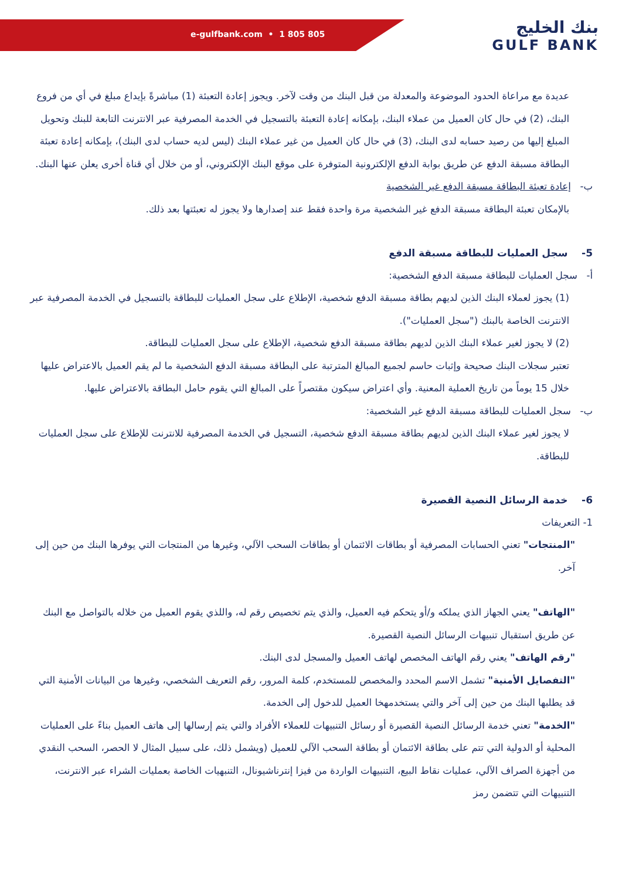e-gulfbank.com • 1 805 805
بنك الخليج
GULF BANK
عديدة مع مراعاة الحدود الموضوعة والمعدلة من قبل البنك من وقت لآخر. ويجوز إعادة التعبئة (1) مباشرةً بإيداع مبلغ في أي من فروع البنك، (2) في حال كان العميل من عملاء البنك، بإمكانه إعادة التعبئة بالتسجيل في الخدمة المصرفية عبر الانترنت التابعة للبنك وتحويل المبلغ إليها من رصيد حسابه لدى البنك، (3) في حال كان العميل من غير عملاء البنك (ليس لديه حساب لدى البنك)، بإمكانه إعادة تعبئة البطاقة مسبقة الدفع عن طريق بوابة الدفع الإلكترونية المتوفرة على موقع البنك الإلكتروني، أو من خلال أي قناة أخرى يعلن عنها البنك.
ب- إعادة تعبئة البطاقة مسبقة الدفع غير الشخصية
بالإمكان تعبئة البطاقة مسبقة الدفع غير الشخصية مرة واحدة فقط عند إصدارها ولا يجوز له تعبئتها بعد ذلك.
5- سجل العمليات للبطاقة مسبقة الدفع
أ- سجل العمليات للبطاقة مسبقة الدفع الشخصية:
(1) يجوز لعملاء البنك الذين لديهم بطاقة مسبقة الدفع شخصية، الإطلاع على سجل العمليات للبطاقة بالتسجيل في الخدمة المصرفية عبر الانترنت الخاصة بالبنك ("سجل العمليات").
(2) لا يجوز لغير عملاء البنك الذين لديهم بطاقة مسبقة الدفع شخصية، الإطلاع على سجل العمليات للبطاقة.
تعتبر سجلات البنك صحيحة وإثبات حاسم لجميع المبالغ المترتبة على البطاقة مسبقة الدفع الشخصية ما لم يقم العميل بالاعتراض عليها خلال 15 يوماً من تاريخ العملية المعنية. وأي اعتراض سيكون مقتصراً على المبالغ التي يقوم حامل البطاقة بالاعتراض عليها.
ب- سجل العمليات للبطاقة مسبقة الدفع غير الشخصية:
لا يجوز لغير عملاء البنك الذين لديهم بطاقة مسبقة الدفع شخصية، التسجيل في الخدمة المصرفية للانترنت للإطلاع على سجل العمليات للبطاقة.
6- خدمة الرسائل النصية القصيرة
1- التعريفات
"المنتجات" تعني الحسابات المصرفية أو بطاقات الائتمان أو بطاقات السحب الآلي، وغيرها من المنتجات التي يوفرها البنك من حين إلى آخر.
"الهاتف" يعني الجهاز الذي يملكه و/أو يتحكم فيه العميل، والذي يتم تخصيص رقم له، واللذي يقوم العميل من خلاله بالتواصل مع البنك عن طريق استقبال تنبيهات الرسائل النصية القصيرة.
"رقم الهاتف" يعني رقم الهاتف المخصص لهاتف العميل والمسجل لدى البنك.
"التفصايل الأمنية" تشمل الاسم المحدد والمخصص للمستخدم، كلمة المرور، رقم التعريف الشخصي، وغيرها من البيانات الأمنية التي قد يطلبها البنك من حين إلى آخر والتي يستخدمهخا العميل للدخول إلى الخدمة.
"الخدمة" تعني خدمة الرسائل النصية القصيرة أو رسائل التنبيهات للعملاء الأفراد والتي يتم إرسالها إلى هاتف العميل بناءً على العمليات المحلية أو الدولية التي تتم على بطاقة الائتمان أو بطاقة السحب الآلي للعميل (ويشمل ذلك، على سبيل المثال لا الحصر، السحب النقدي من أجهزة الصراف الآلي، عمليات نقاط البيع، التنبيهات الواردة من فيزا إنترناشيونال، التنبهيات الخاصة بعمليات الشراء عبر الانترنت، التنبيهات التي تتضمن رمز